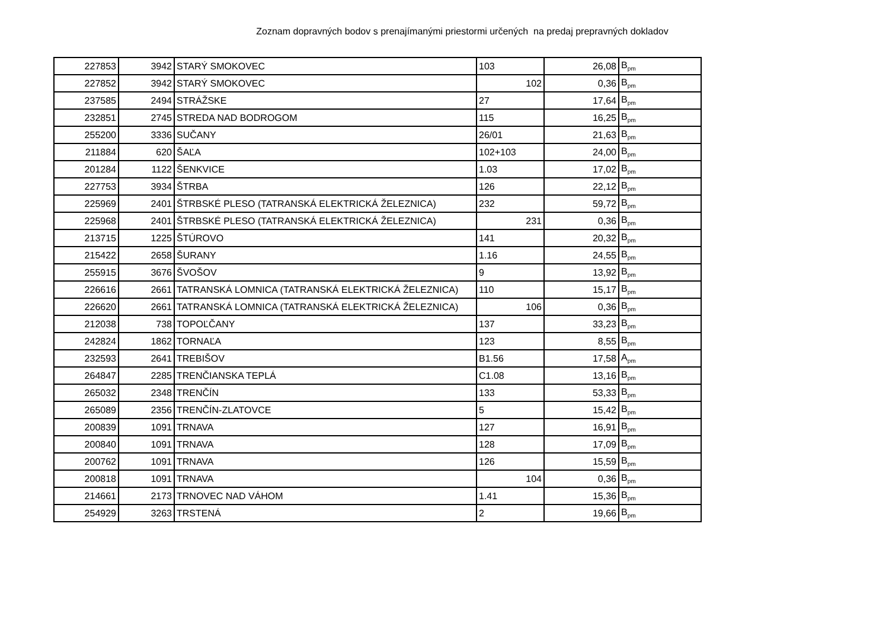Zoznam dopravných bodov s prenajímanými priestormi určených na predaj prepravných dokladov
| 227853 | 3942 | STARÝ SMOKOVEC | 103 | 26,08 | B<sub>pm</sub> |
| 227852 | 3942 | STARÝ SMOKOVEC | 102 | 0,36 | B<sub>pm</sub> |
| 237585 | 2494 | STRÁŽSKE | 27 | 17,64 | B<sub>pm</sub> |
| 232851 | 2745 | STREDA NAD BODROGOM | 115 | 16,25 | B<sub>pm</sub> |
| 255200 | 3336 | SUČANY | 26/01 | 21,63 | B<sub>pm</sub> |
| 211884 | 620 | ŠAĽA | 102+103 | 24,00 | B<sub>pm</sub> |
| 201284 | 1122 | ŠENKVICE | 1.03 | 17,02 | B<sub>pm</sub> |
| 227753 | 3934 | ŠTRBA | 126 | 22,12 | B<sub>pm</sub> |
| 225969 | 2401 | ŠTRBSKÉ PLESO (TATRANSKÁ ELEKTRICKÁ ŽELEZNICA) | 232 | 59,72 | B<sub>pm</sub> |
| 225968 | 2401 | ŠTRBSKÉ PLESO (TATRANSKÁ ELEKTRICKÁ ŽELEZNICA) | 231 | 0,36 | B<sub>pm</sub> |
| 213715 | 1225 | ŠTÚROVO | 141 | 20,32 | B<sub>pm</sub> |
| 215422 | 2658 | ŠURANY | 1.16 | 24,55 | B<sub>pm</sub> |
| 255915 | 3676 | ŠVOŠOV | 9 | 13,92 | B<sub>pm</sub> |
| 226616 | 2661 | TATRANSKÁ LOMNICA (TATRANSKÁ ELEKTRICKÁ ŽELEZNICA) | 110 | 15,17 | B<sub>pm</sub> |
| 226620 | 2661 | TATRANSKÁ LOMNICA (TATRANSKÁ ELEKTRICKÁ ŽELEZNICA) | 106 | 0,36 | B<sub>pm</sub> |
| 212038 | 738 | TOPOĽČANY | 137 | 33,23 | B<sub>pm</sub> |
| 242824 | 1862 | TORNAĽA | 123 | 8,55 | B<sub>pm</sub> |
| 232593 | 2641 | TREBIŠOV | B1.56 | 17,58 | A<sub>pm</sub> |
| 264847 | 2285 | TRENČIANSKA TEPLÁ | C1.08 | 13,16 | B<sub>pm</sub> |
| 265032 | 2348 | TRENČÍN | 133 | 53,33 | B<sub>pm</sub> |
| 265089 | 2356 | TRENČÍN-ZLATOVCE | 5 | 15,42 | B<sub>pm</sub> |
| 200839 | 1091 | TRNAVA | 127 | 16,91 | B<sub>pm</sub> |
| 200840 | 1091 | TRNAVA | 128 | 17,09 | B<sub>pm</sub> |
| 200762 | 1091 | TRNAVA | 126 | 15,59 | B<sub>pm</sub> |
| 200818 | 1091 | TRNAVA | 104 | 0,36 | B<sub>pm</sub> |
| 214661 | 2173 | TRNOVEC NAD VÁHOM | 1.41 | 15,36 | B<sub>pm</sub> |
| 254929 | 3263 | TRSTENÁ | 2 | 19,66 | B<sub>pm</sub> |